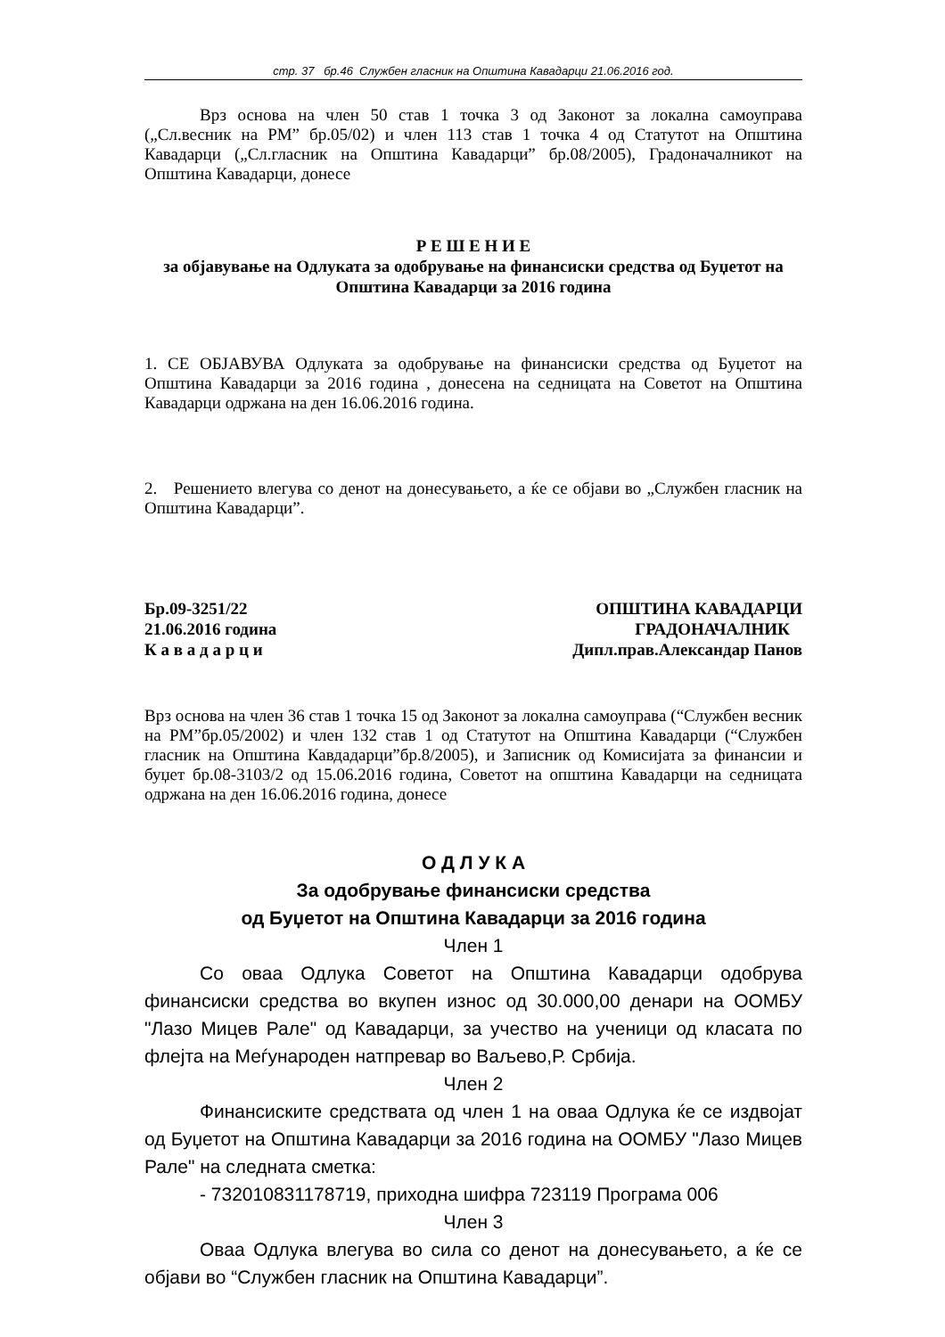стр. 37 бр.46 Службен гласник на Општина Кавадарци 21.06.2016 год.
Врз основа на член 50 став 1 точка 3 од Законот за локална самоуправа („Сл.весник на РМ” бр.05/02) и член 113 став 1 точка 4 од Статутот на Општина Кавадарци („Сл.гласник на Општина Кавадарци” бр.08/2005), Градоначалникот на Општина Кавадарци, донесе
Р Е Ш Е Н И Е
за објавување на Одлуката за одобрување на финансиски средства од Буџетот на Општина Кавадарци за 2016 година
1. СЕ ОБЈАВУВА Одлуката за одобрување на финансиски средства од Буџетот на Општина Кавадарци за 2016 година , донесена на седницата на Советот на Општина Кавадарци одржана на ден 16.06.2016 година.
2. Решението влегува со денот на донесувањето, а ќе се објави во „Службен гласник на Општина Кавадарци”.
Бр.09-3251/22 ОПШТИНА КАВАДАРЦИ
21.06.2016 година ГРАДОНАЧАЛНИК
К а в а д а р ц и Дипл.прав.Александар Панов
Врз основа на член 36 став 1 точка 15 од Законот за локална самоуправа (“Службен весник на РМ”бр.05/2002) и член 132 став 1 од Статутот на Општина Кавадарци (“Службен гласник на Општина Кавдадарци”бр.8/2005), и Записник од Комисијата за финансии и буџет бр.08-3103/2 од 15.06.2016 година, Советот на општина Кавадарци на седницата одржана на ден 16.06.2016 година, донесе
О Д Л У К А
За одобрување финансиски средства
од Буџетот на Општина Кавадарци за 2016 година
Член 1
Со оваа Одлука Советот на Општина Кавадарци одобрува финансиски средства во вкупен износ од 30.000,00 денари на ООМБУ "Лазо Мицев Рале" од Кавадарци, за учество на ученици од класата по флејта на Меѓународен натпревар во Ваљево,Р. Србија.
Член 2
Финансиските средствата од член 1 на оваа Одлука ќе се издвојат од Буџетот на Општина Кавадарци за 2016 година на ООМБУ "Лазо Мицев Рале" на следната сметка:
- 732010831178719, приходна шифра 723119 Програма 006
Член 3
Оваа Одлука влегува во сила со денот на донесувањето, а ќе се објави во “Службен гласник на Општина Кавадарци”.